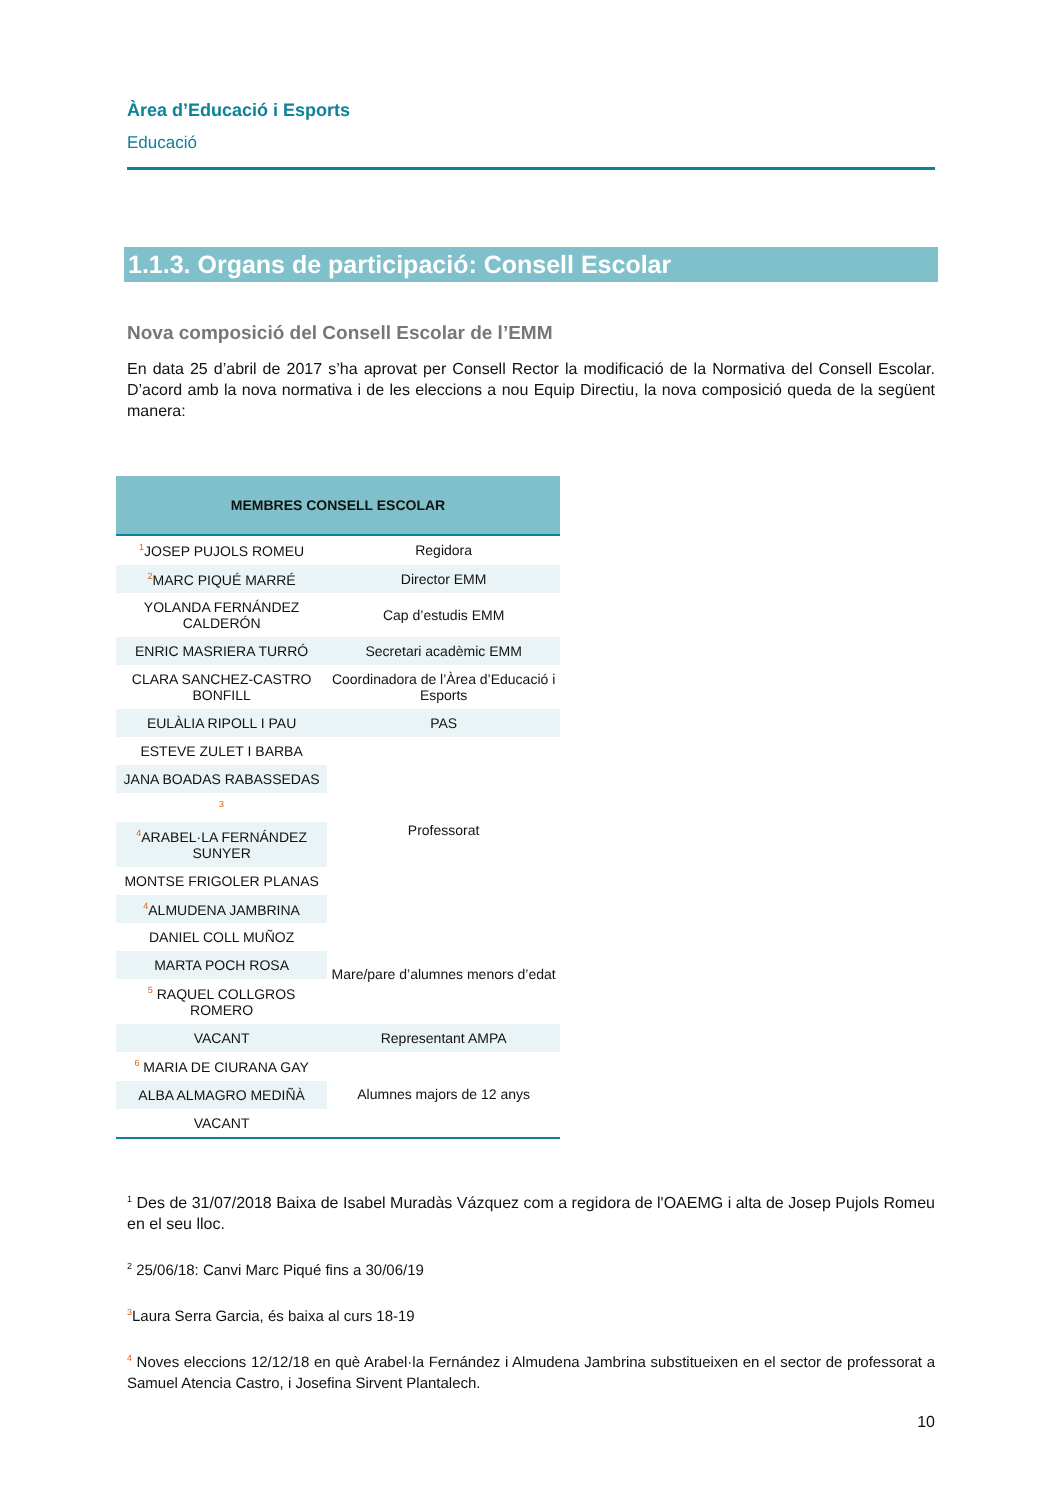Àrea d’Educació i Esports
Educació
1.1.3. Organs de participació: Consell Escolar
Nova composició del Consell Escolar de l’EMM
En data 25 d’abril de 2017 s’ha aprovat per Consell Rector la modificació de la Normativa del Consell Escolar. D’acord amb la nova normativa i de les eleccions a nou Equip Directiu, la nova composició queda de la següent manera:
| MEMBRES CONSELL ESCOLAR | |
| --- | --- |
| <sup>1</sup> JOSEP PUJOLS ROMEU | Regidora |
| <sup>2</sup> MARC PIQUÉ MARRÉ | Director EMM |
| YOLANDA FERNÁNDEZ CALDERÓN | Cap d’estudis EMM |
| ENRIC MASRIERA TURRÓ | Secretari acadèmic EMM |
| CLARA SANCHEZ-CASTRO BONFILL | Coordinadora de l’Àrea d’Educació i Esports |
| EULÀLIA RIPOLL I PAU | PAS |
| ESTEVE ZULET I BARBA | Professorat |
| JANA BOADAS RABASSEDAS | |
| <sup>3</sup> | |
| <sup>4</sup> ARABEL·LA FERNÁNDEZ SUNYER | |
| MONTSE FRIGOLER PLANAS | |
| <sup>4</sup> ALMUDENA JAMBRINA | |
| DANIEL COLL MUÑOZ | Mare/pare d’alumnes menors d’edat |
| MARTA POCH ROSA | |
| <sup>5</sup> RAQUEL COLLGROS ROMERO | |
| VACANT | Representant AMPA |
| <sup>6</sup> MARIA DE CIURANA GAY | Alumnes majors de 12 anys |
| ALBA ALMAGRO MEDIÑÀ | |
| VACANT | |
<sup>1</sup> Des de 31/07/2018 Baixa de Isabel Muradàs Vázquez com a regidora de l'OAEMG i alta de Josep Pujols Romeu en el seu lloc.
<sup>2</sup> 25/06/18: Canvi Marc Piqué fins a 30/06/19
<sup>3</sup> Laura Serra Garcia, és baixa al curs 18-19
<sup>4</sup> Noves eleccions 12/12/18 en què Arabel·la Fernández i Almudena Jambrina substitueixen en el sector de professorat a Samuel Atencia Castro, i Josefina Sirvent Plantalech.
10